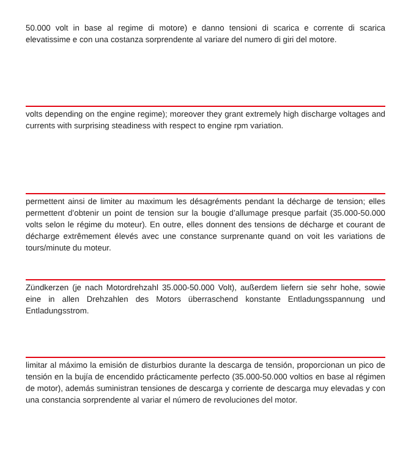50.000 volt in base al regime di motore) e danno tensioni di scarica e corrente di scarica elevatissime e con una costanza sorprendente al variare del numero di giri del motore.
volts depending on the engine regime); moreover they grant extremely high discharge voltages and currents with surprising steadiness with respect to engine rpm variation.
permettent ainsi de limiter au maximum les désagréments pendant la décharge de tension; elles permettent d’obtenir un point de tension sur la bougie d’allumage presque parfait (35.000-50.000 volts selon le régime du moteur). En outre, elles donnent des tensions de décharge et courant de décharge extrêmement élevés avec une constance surprenante quand on voit les variations de tours/minute du moteur.
Zündkerzen (je nach Motordrehzahl 35.000-50.000 Volt), außerdem liefern sie sehr hohe, sowie eine in allen Drehzahlen des Motors überraschend konstante Entladungsspannung und Entladungsstrom.
limitar al máximo la emisión de disturbios durante la descarga de tensión, proporcionan un pico de tensión en la bujía de encendido prácticamente perfecto (35.000-50.000 voltios en base al régimen de motor), además suministran tensiones de descarga y corriente de descarga muy elevadas y con una constancia sorprendente al variar el número de revoluciones del motor.